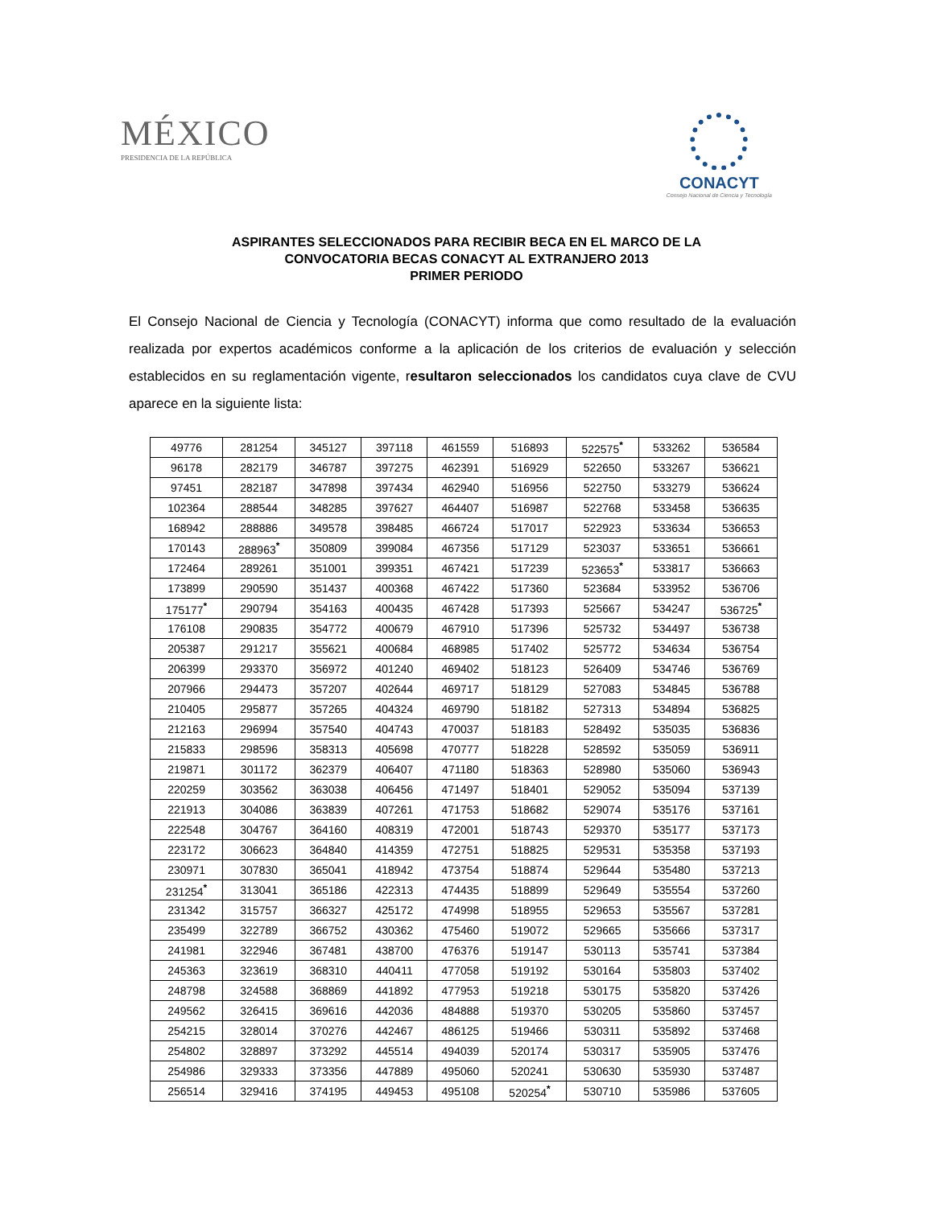MÉXICO
PRESIDENCIA DE LA REPÚBLICA
CONACYT
Consejo Nacional de Ciencia y Tecnología
ASPIRANTES SELECCIONADOS PARA RECIBIR BECA EN EL MARCO DE LA
CONVOCATORIA BECAS CONACYT AL EXTRANJERO 2013
PRIMER PERIODO
El Consejo Nacional de Ciencia y Tecnología (CONACYT) informa que como resultado de la evaluación realizada por expertos académicos conforme a la aplicación de los criterios de evaluación y selección establecidos en su reglamentación vigente, resultaron seleccionados los candidatos cuya clave de CVU aparece en la siguiente lista:
| 49776 | 281254 | 345127 | 397118 | 461559 | 516893 | 522575<sup>*</sup> | 533262 | 536584 |
| 96178 | 282179 | 346787 | 397275 | 462391 | 516929 | 522650 | 533267 | 536621 |
| 97451 | 282187 | 347898 | 397434 | 462940 | 516956 | 522750 | 533279 | 536624 |
| 102364 | 288544 | 348285 | 397627 | 464407 | 516987 | 522768 | 533458 | 536635 |
| 168942 | 288886 | 349578 | 398485 | 466724 | 517017 | 522923 | 533634 | 536653 |
| 170143 | 288963<sup>*</sup> | 350809 | 399084 | 467356 | 517129 | 523037 | 533651 | 536661 |
| 172464 | 289261 | 351001 | 399351 | 467421 | 517239 | 523653<sup>*</sup> | 533817 | 536663 |
| 173899 | 290590 | 351437 | 400368 | 467422 | 517360 | 523684 | 533952 | 536706 |
| 175177<sup>*</sup> | 290794 | 354163 | 400435 | 467428 | 517393 | 525667 | 534247 | 536725<sup>*</sup> |
| 176108 | 290835 | 354772 | 400679 | 467910 | 517396 | 525732 | 534497 | 536738 |
| 205387 | 291217 | 355621 | 400684 | 468985 | 517402 | 525772 | 534634 | 536754 |
| 206399 | 293370 | 356972 | 401240 | 469402 | 518123 | 526409 | 534746 | 536769 |
| 207966 | 294473 | 357207 | 402644 | 469717 | 518129 | 527083 | 534845 | 536788 |
| 210405 | 295877 | 357265 | 404324 | 469790 | 518182 | 527313 | 534894 | 536825 |
| 212163 | 296994 | 357540 | 404743 | 470037 | 518183 | 528492 | 535035 | 536836 |
| 215833 | 298596 | 358313 | 405698 | 470777 | 518228 | 528592 | 535059 | 536911 |
| 219871 | 301172 | 362379 | 406407 | 471180 | 518363 | 528980 | 535060 | 536943 |
| 220259 | 303562 | 363038 | 406456 | 471497 | 518401 | 529052 | 535094 | 537139 |
| 221913 | 304086 | 363839 | 407261 | 471753 | 518682 | 529074 | 535176 | 537161 |
| 222548 | 304767 | 364160 | 408319 | 472001 | 518743 | 529370 | 535177 | 537173 |
| 223172 | 306623 | 364840 | 414359 | 472751 | 518825 | 529531 | 535358 | 537193 |
| 230971 | 307830 | 365041 | 418942 | 473754 | 518874 | 529644 | 535480 | 537213 |
| 231254<sup>*</sup> | 313041 | 365186 | 422313 | 474435 | 518899 | 529649 | 535554 | 537260 |
| 231342 | 315757 | 366327 | 425172 | 474998 | 518955 | 529653 | 535567 | 537281 |
| 235499 | 322789 | 366752 | 430362 | 475460 | 519072 | 529665 | 535666 | 537317 |
| 241981 | 322946 | 367481 | 438700 | 476376 | 519147 | 530113 | 535741 | 537384 |
| 245363 | 323619 | 368310 | 440411 | 477058 | 519192 | 530164 | 535803 | 537402 |
| 248798 | 324588 | 368869 | 441892 | 477953 | 519218 | 530175 | 535820 | 537426 |
| 249562 | 326415 | 369616 | 442036 | 484888 | 519370 | 530205 | 535860 | 537457 |
| 254215 | 328014 | 370276 | 442467 | 486125 | 519466 | 530311 | 535892 | 537468 |
| 254802 | 328897 | 373292 | 445514 | 494039 | 520174 | 530317 | 535905 | 537476 |
| 254986 | 329333 | 373356 | 447889 | 495060 | 520241 | 530630 | 535930 | 537487 |
| 256514 | 329416 | 374195 | 449453 | 495108 | 520254<sup>*</sup> | 530710 | 535986 | 537605 |